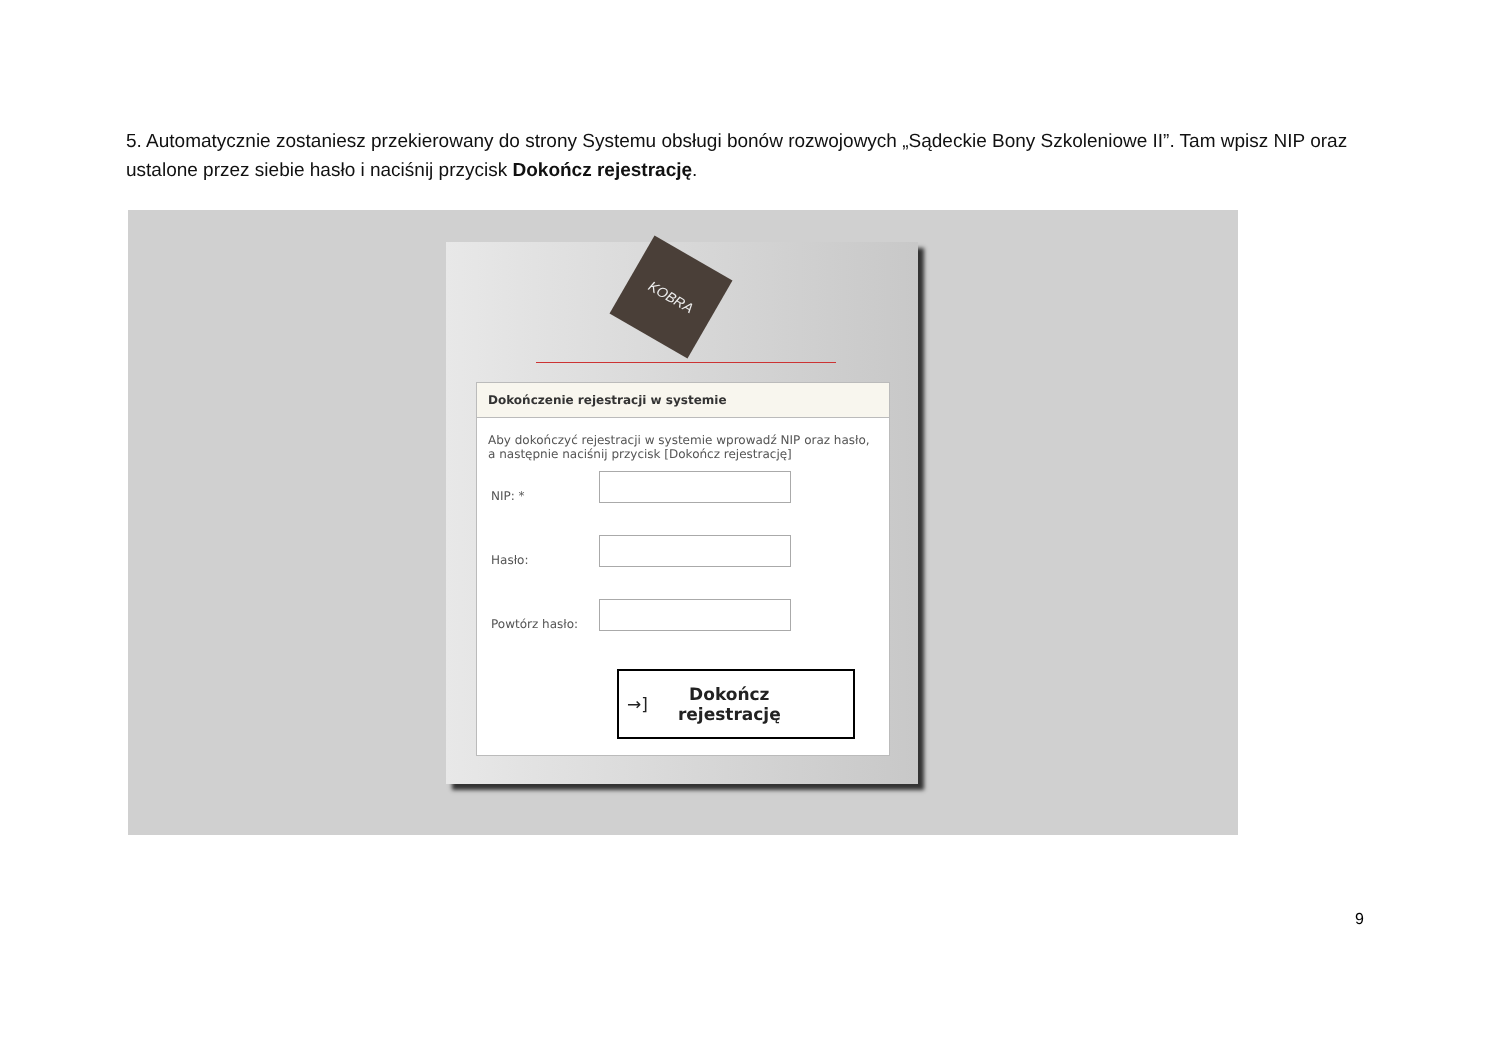5. Automatycznie zostaniesz przekierowany do strony Systemu obsługi bonów rozwojowych „Sądeckie Bony Szkoleniowe II”. Tam wpisz NIP oraz ustalone przez siebie hasło i naciśnij przycisk Dokończ rejestrację.
KOBRA
Dokończenie rejestracji w systemie
Aby dokończyć rejestracji w systemie wprowadź NIP oraz hasło, a następnie naciśnij przycisk [Dokończ rejestrację]
NIP: *
Hasło:
Powtórz hasło:
→] Dokończ
rejestrację
9